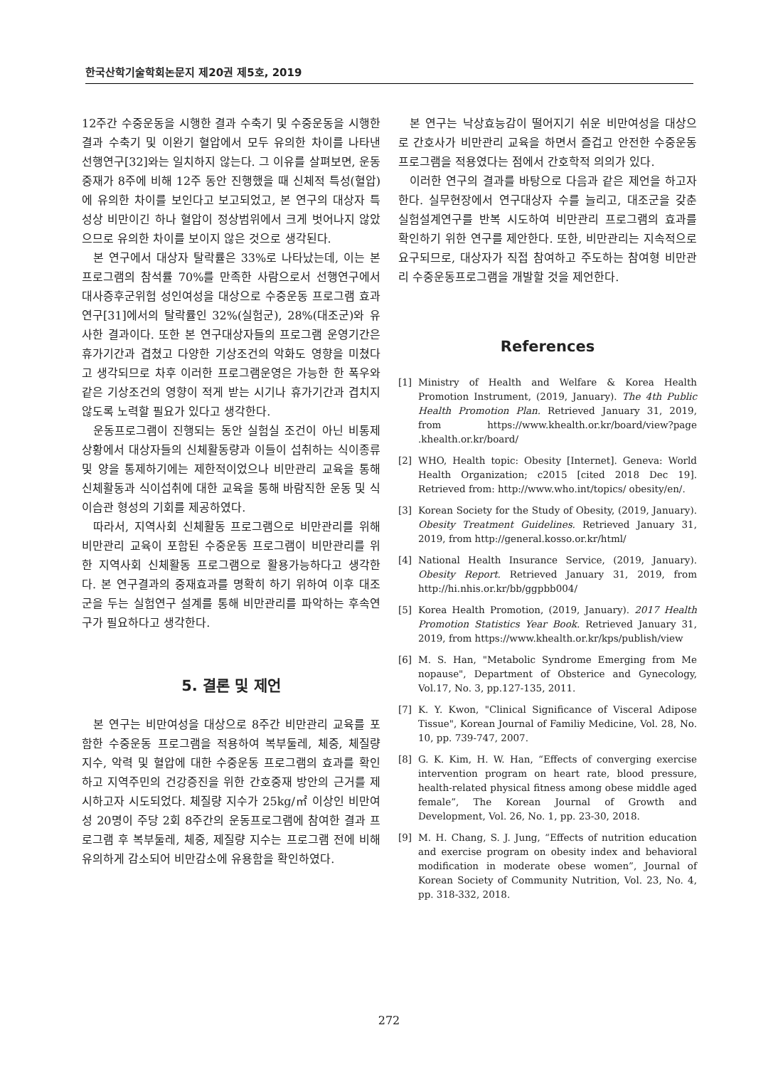한국산학기술학회논문지 제20권 제5호, 2019
12주간 수중운동을 시행한 결과 수축기 및 수중운동을 시행한 결과 수축기 및 이완기 혈압에서 모두 유의한 차이를 나타낸 선행연구[32]와는 일치하지 않는다. 그 이유를 살펴보면, 운동중재가 8주에 비해 12주 동안 진행했을 때 신체적 특성(혈압)에 유의한 차이를 보인다고 보고되었고, 본 연구의 대상자 특성상 비만이긴 하나 혈압이 정상범위에서 크게 벗어나지 않았으므로 유의한 차이를 보이지 않은 것으로 생각된다.
본 연구에서 대상자 탈락률은 33%로 나타났는데, 이는 본 프로그램의 참석률 70%를 만족한 사람으로서 선행연구에서 대사증후군위험 성인여성을 대상으로 수중운동 프로그램 효과 연구[31]에서의 탈락률인 32%(실험군), 28%(대조군)와 유사한 결과이다. 또한 본 연구대상자들의 프로그램 운영기간은 휴가기간과 겹쳤고 다양한 기상조건의 악화도 영향을 미쳤다고 생각되므로 차후 이러한 프로그램운영은 가능한 한 폭우와 같은 기상조건의 영향이 적게 받는 시기나 휴가기간과 겹치지 않도록 노력할 필요가 있다고 생각한다.
운동프로그램이 진행되는 동안 실험실 조건이 아닌 비통제 상황에서 대상자들의 신체활동량과 이들이 섭취하는 식이종류 및 양을 통제하기에는 제한적이었으나 비만관리 교육을 통해 신체활동과 식이섭취에 대한 교육을 통해 바람직한 운동 및 식이습관 형성의 기회를 제공하였다.
따라서, 지역사회 신체활동 프로그램으로 비만관리를 위해 비만관리 교육이 포함된 수중운동 프로그램이 비만관리를 위한 지역사회 신체활동 프로그램으로 활용가능하다고 생각한다. 본 연구결과의 중재효과를 명확히 하기 위하여 이후 대조군을 두는 실험연구 설계를 통해 비만관리를 파악하는 후속연구가 필요하다고 생각한다.
5. 결론 및 제언
본 연구는 비만여성을 대상으로 8주간 비만관리 교육를 포함한 수중운동 프로그램을 적용하여 복부둘레, 체중, 체질량 지수, 악력 및 혈압에 대한 수중운동 프로그램의 효과를 확인하고 지역주민의 건강증진을 위한 간호중재 방안의 근거를 제시하고자 시도되었다. 체질량 지수가 25kg/㎡ 이상인 비만여성 20명이 주당 2회 8주간의 운동프로그램에 참여한 결과 프로그램 후 복부둘레, 체중, 제질량 지수는 프로그램 전에 비해 유의하게 감소되어 비만감소에 유용함을 확인하였다.
본 연구는 낙상효능감이 떨어지기 쉬운 비만여성을 대상으로 간호사가 비만관리 교육을 하면서 즐겁고 안전한 수중운동프로그램을 적용였다는 점에서 간호학적 의의가 있다.
이러한 연구의 결과를 바탕으로 다음과 같은 제언을 하고자 한다. 실무현장에서 연구대상자 수를 늘리고, 대조군을 갖춘 실험설계연구를 반복 시도하여 비만관리 프로그램의 효과를 확인하기 위한 연구를 제안한다. 또한, 비만관리는 지속적으로 요구되므로, 대상자가 직접 참여하고 주도하는 참여형 비만관리 수중운동프로그램을 개발할 것을 제언한다.
References
[1] Ministry of Health and Welfare & Korea Health Promotion Instrument, (2019, January). The 4th Public Health Promotion Plan. Retrieved January 31, 2019, from https://www.khealth.or.kr/board/view?page .khealth.or.kr/board/
[2] WHO, Health topic: Obesity [Internet]. Geneva: World Health Organization; c2015 [cited 2018 Dec 19]. Retrieved from: http://www.who.int/topics/ obesity/en/.
[3] Korean Society for the Study of Obesity, (2019, January). Obesity Treatment Guidelines. Retrieved January 31, 2019, from http://general.kosso.or.kr/html/
[4] National Health Insurance Service, (2019, January). Obesity Report. Retrieved January 31, 2019, from http://hi.nhis.or.kr/bb/ggpbb004/
[5] Korea Health Promotion, (2019, January). 2017 Health Promotion Statistics Year Book. Retrieved January 31, 2019, from https://www.khealth.or.kr/kps/publish/view
[6] M. S. Han, "Metabolic Syndrome Emerging from Me nopause", Department of Obsterice and Gynecology, Vol.17, No. 3, pp.127-135, 2011.
[7] K. Y. Kwon, "Clinical Significance of Visceral Adipose Tissue", Korean Journal of Familiy Medicine, Vol. 28, No. 10, pp. 739-747, 2007.
[8] G. K. Kim, H. W. Han, “Effects of converging exercise intervention program on heart rate, blood pressure, health-related physical fitness among obese middle aged female”, The Korean Journal of Growth and Development, Vol. 26, No. 1, pp. 23-30, 2018.
[9] M. H. Chang, S. J. Jung, “Effects of nutrition education and exercise program on obesity index and behavioral modification in moderate obese women”, Journal of Korean Society of Community Nutrition, Vol. 23, No. 4, pp. 318-332, 2018.
272